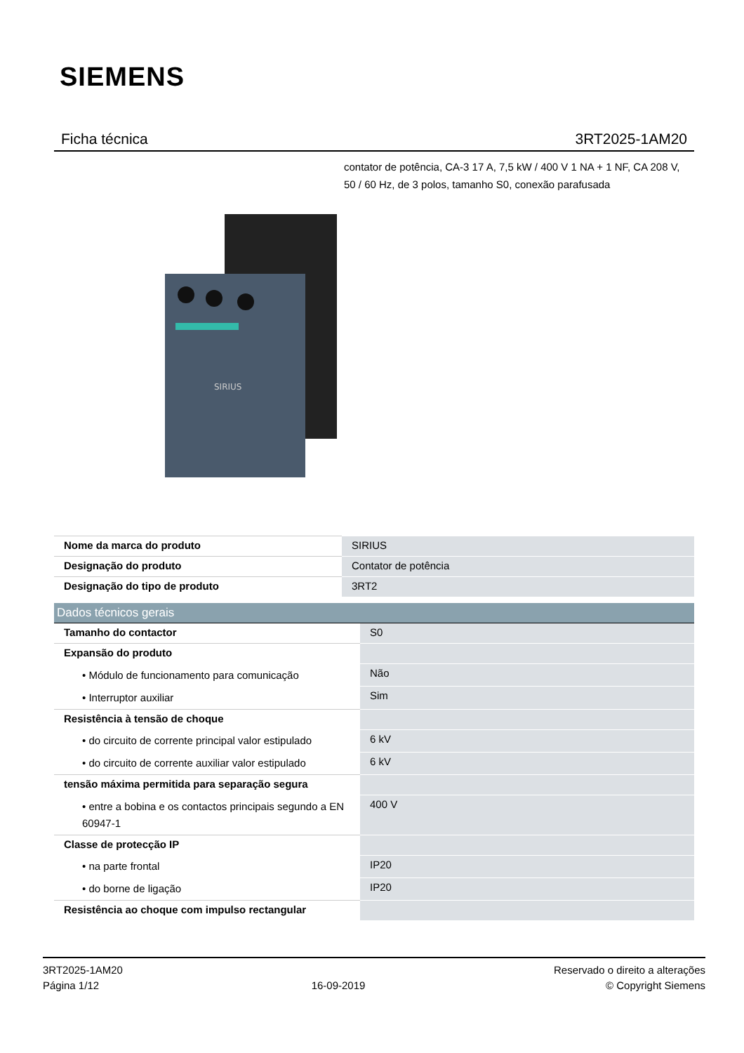SIEMENS
Ficha técnica 3RT2025-1AM20
contator de potência, CA-3 17 A, 7,5 kW / 400 V 1 NA + 1 NF, CA 208 V, 50 / 60 Hz, de 3 polos, tamanho S0, conexão parafusada
SIRIUS
| Nome da marca do produto | SIRIUS |
| Designação do produto | Contator de potência |
| Designação do tipo de produto | 3RT2 |
| Dados técnicos gerais | |
| --- | --- |
| Tamanho do contactor | S0 |
| Expansão do produto | |
| • Módulo de funcionamento para comunicação | Não |
| • Interruptor auxiliar | Sim |
| Resistência à tensão de choque | |
| • do circuito de corrente principal valor estipulado | 6 kV |
| • do circuito de corrente auxiliar valor estipulado | 6 kV |
| tensão máxima permitida para separação segura | |
| • entre a bobina e os contactos principais segundo a EN 60947-1 | 400 V |
| Classe de protecção IP | |
| • na parte frontal | IP20 |
| • do borne de ligação | IP20 |
| Resistência ao choque com impulso rectangular | |
3RT2025-1AM20
Página 1/12
16-09-2019
Reservado o direito a alterações
© Copyright Siemens